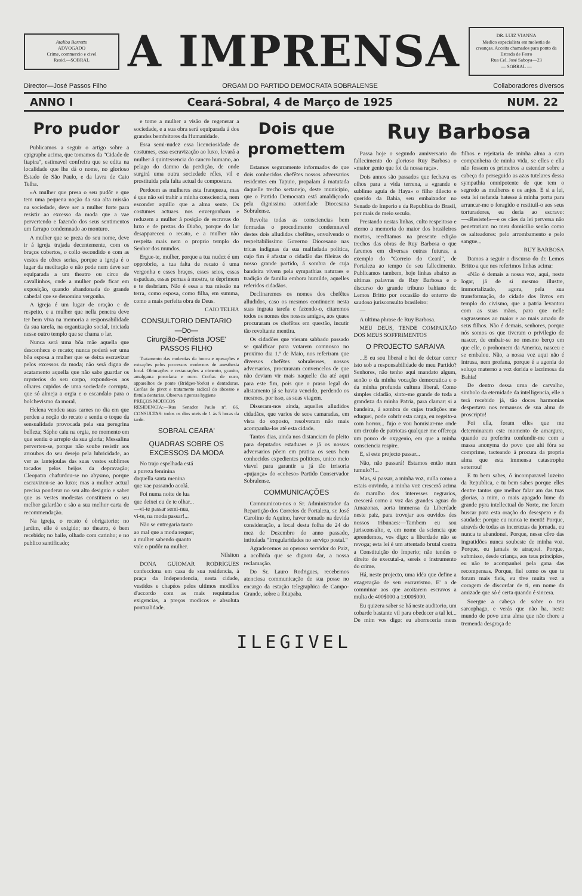Ataliba Barretto
ADVOGADO
Crime, commercio e civel
Resid.—SOBRAL
A IMPRENSA
DR. LUIZ VIANNA
Medico especialista em molestia de creanças. Acceita chamados para ponto da Estrada de Ferro
Rua Cel. José Saboya—23
— SOBRAL —
Director—José Passos Filho ORGAM DO PARTIDO DEMOCRATA SOBRALENSE Collaboradores diversos
ANNO I Ceará-Sobral, 4 de Março de 1925 NUM. 22
Pro pudor
Publicamos a seguir o artigo sobre a epigraphe acima, que tomamos da "Cidade de Itapira", estimavel confreira que se edita na localidade que lhe dá o nome, no glorioso Estado de São Paulo, e da lavra de Caio Telha.
«A mulher que presa o seu pudôr e que tem uma pequena noção da sua alta missão na sociedade, deve ser a mulher forte para resistir ao excesso da moda que a vae pervertendo e fazendo dos seus sentimentos um farrapo condemnado ao monturo.
A mulher que se preza do seu nome, deve ir á igreja trajada decentemente, com os braços cobertos, o collo escondido e com as vestes de côres serias, porque a igreja é o lugar da meditação e não pode nem deve ser equiparada a um theatro ou circo de cavallinhos, onde a mulher pode ficar em exposição, quando abandonada do grande cabedal que se denomina vergonha.
A igreja é um lugar de oração e de respeito, e a mulher que nella penetra deve ter bem viva na memoria a responsabilidade da sua tarefa, na organização social, iniciada nesse outro templo que se chama o lar.
Nunca será uma bôa mãe aquella que desconhece o recato; nunca poderá ser uma bôa esposa a mulher que se deixa escravizar pelos excessos da moda; não será digna de acatamento aquella que não sabe guardar os mysterios do seu corpo, expondo-os aos olhares cupidos de uma sociedade corrupta, que só almeja a orgia e o escandalo para o bolchevismo da moral.
Helena vendeu suas carnes no dia em que perdeu a noção do recato e sentiu o toque da sensualidade provocada pela sua peregrina belleza; Sápho caiu na orgia, no momento em que sentiu o arrepio da sua gloria; Messalina perverteu-se, porque não soube resistir aos arroubos do seu desejo pela lubricidade, ao ver as lantejoulas das suas vestes sublimes tocados pelos beijos da depravação; Cleopatra chafurdou-se no abysmo, porque escravizou-se ao luxo; mas a mulher actual precisa ponderar no seu alto designio e saber que as vestes modestas constituem o seu melhor galardão e são a sua melhor carta de recommendação.
Na igreja, o recato é obrigatorio; no jardim, elle é exigido; no theatro, é bem recebido; no baile, olhado com carinho; e no publico santificado;
e tome a mulher a visão de regenerar a sociedade, e a sua obra será equiparada á dos grandes bemfeitores da Humanidade.
Essa semi-nudez essa licenciosidade de costumes, essa escravização ao luxo, levará a mulher á quintessencia do cancro humano, ao pelago do damno da perdição, de onde surgirá uma outra sociedade réles, vil e prostituida pela falta actual de compostura.
Perdoem as mulheres esta franqueza, mas é que não sei trahir a minha consciencia, nem esconder aquillo que a alma sente. Os costumes actuaes nos envergonham e reduzem a mulher á posição de escravas do luxo e de prezas do Diabo, porque do lar desappareceu o recato, e a mulher não respeita mais nem o proprio templo do Senhor dos mundos.
Ergue-te, mulher, porque a tua nudez é um opprobrio, a tua falta de recato é uma vergonha e esses braços, esses seios, essas espaduas, essas pernas á mostra, te deprimem e te desbriam. Não é essa a tua missão na terra, como esposa, como filha, em summa, como a mais perfeita obra de Deus.
CAIO TELHA
CONSULTORIO DENTARIO
—Do—
Cirurgião-Dentista JOSE' PASSOS FILHO
Tratamento das molestias da bocca e operações e extrações pelos processos modernos de anesthesia local. Obturações e restaurações a cimento, granito, amalgama porcelana e ouro. Corôas de ouro, apparelhos de ponte (Bridges-Yorks) e dentaduras. Corôas de pivot e tratamento radical do abcesso e fistula dentarias. Observa rigorosa hygiene
PREÇOS MODICOS
RESIDENCIA:—Rua Senador Paulo nº. 66. CONSULTAS: todos os dios uteis de 1 ás 5 horas da tarde.
SOBRAL CEARA'
QUADRAS SOBRE OS EXCESSOS DA MODA
No trajo espelhada está
a pureza feminina
daquella santa menina
que vae passando acolá.
Foi numa noite de lua
que deixei eu de te olhar...
—vi-te passar semi-nua,
vi-te, na moda passar!...
Não se entregaria tanto
ao mal que a moda requer,
a mulher sabendo quanto
vale o pudôr na mulher.
Nilsiton
DONA GUIOMAR RODRIGUES confecciona em casa de sua residencia, á praça da Independencia, nesta cidade, vestidos e chapéos pelos ultimos modêlos d'accordo com as mais requintadas exigencias, a preços modicos e absoluta pontualidade.
Dois que promettem
Estamos seguramente informados de que dois conhecidos chefêtes nossos adversarios residentes em Tapuio, propalam á matutada daquelle trecho sertanejo, deste municipio, que o Partido Democrata está amaldiçoado pela dignissima autoridade Diocesana Sobralense.
Revolta todas as consciencias bem formadas o procedimento condemnavel destes dois alludidos chefêtes, envolvendo o respeitabilissimo Governo Diocesano nas tricas indignas da sua malfadada politica, cujo fim é afastar o cidadão das fileiras do nosso grande partido, á sombra de cuja bandeira vivem pela sympathias naturaes e tradição de familia embora humilde, aquelles referidos cidadãos.
Declinaremos os nomes dos chefêtes alludidos, caso os mesmos continuem nesta suas ingrata tarefa e fazendo-o, citaremos todos os nomes dos nossos amigos, aos quaes procuraram os chefêtes em questão, incutir tão revoltante mentira.
Os cidadões que vieram sabbado passado se qualificar para votarem comnosco no proximo dia 1.º de Maio, nos referiram que diversos chefêtes sobralenses, nossos adversarios, procuraram convencelos de que não deviam vir mais naquelle dia até aqui para este fim, pois que o praso legal do alistamento já se havia vencido, perdendo os mesmos, por isso, as suas viagem.
Disseram-nos ainda, aquelles alludidos cidadãos, que varios de seos camaradas, em vista do exposto, resolveram não mais acompanha-los até esta cidade.
Tantos dias, ainda nos distanciam do pleito para deputados estaduaes e já os nossos adversarios põem em pratica os seus bem conhecidos expedientes politicos, unico meio viavel para garantir a já tão irrisoria «pujança» do «coheso» Partido Conservador Sobralense.
COMMUNICAÇÕES
Communicou-nos o Sr. Administrador da Repartição dos Correios de Fortaleza, sr. José Carolino de Aquino, haver tomado na devida consideração, a local desta folha de 24 do mez de Dezembro do anno passado, intitulada "Irregularidades no serviço postal."
Agradecemos ao operoso servidor do Paiz, a acolhida que se dignou dar, a nossa reclamação.
Do Sr. Lauro Rodrigues, recebemos atenciosa communicação de sua posse no encargo da estação telegraphica de Campo-Grande, sobre a Ibiapaba.
Ruy Barbosa
Passa hoje o segundo anniversario do fallecimento do glorioso Ruy Barbosa o «maior genio que foi da nossa raça».
Dois annos são passados que fechava os olhos para a vida terrena, a «grande e sublime aguia de Haya» o filho dilecto e querido da Bahia, seu embaixador no Senado do Imperio e da Republica do Brasil, por mais de meio seculo.
Prestando nestas linhas, culto respeitoso e eterno a memoria do maior dos brasileiros mortos, reeditamos na presente edição trechos das obras de Ruy Barbosa o que faremos em diversas outras futuras, a exemplo do "Correio do Ceará", de Fortaleza ao tempo do seu fallecimento. Publicamos tambem, hoje linhas abaixo as ultimas palavras de Ruy Barbosa e o discurso do grande tribuno bahiano dr. Lemos Britto por occasião do enterro do saudoso jurisconsulto brasileiro:
—
A ultima phrase de Ruy Barbosa.
MEU DEUS, TENDE COMPAIXÃO DOS MEUS SOFFRIMENTOS
O PROJECTO SARAIVA
...E eu sou liberal e hei de deixar correr isto sob a responsabilidade de meu Partido? Senhores, não tenho aqui mandato algum, senão o da minha vocação democratica e o da minha profunda cultura liberal. Como simples cidadão, sinto-me grande de toda a grandeza da minha Patria, para clamar: si a bandeira, á sombra de cujas tradições me eduquei, pode cobrir esta carga, eu regeito-a com horror... fujo e vou homisiar-me onde um circulo de patriotas qualquer me offereça um pouco de oxygenio, em que a minha consciencia respire.
E, si este projecto passar...
Não, não passará! Estamos então num tumulo?!...
Mas, si passar, a minha voz, nulla como a estais ouvindo, a minha voz crescerá acima do marulho dos interesses negrarios, crescerá como a voz das grandes aguas do Amazonas, aorta immensa da Liberdade neste paiz, para trovejar aos ouvidos dos nossos tribunaes:—Tambem eu sou jurisconsulto, e, em nome da sciencia que aprendemos, vos digo: a liberdade não se revoga; esta lei é um attentado brutal contra a Constituição do Imperio; não tendes o direito de executal-a, sereis o instrumento do crime.
Há, neste projecto, uma idéa que define a exageração de seu escravismo. E' a de comminar aos que acoitarem escravos a multa de 400$000 a 1:000$000.
Eu quizera saber se há neste auditorio, um cobarde bastante vil para obedecer a tal lei... De mim vos digo: eu aborreceria meus filhos e rejeitaria de minha alma a cara companheira de minha vida, se elles e ella não fossem os primeiros a estender sobre a cabeça do perseguido as azas tutelares dessa sympathia omnipotente de que tem o segredo as mulheres e os anjos. E si a lei, esta lei nefanda batesse á minha porta para arrancar-me o foragido e restituil-o aos seus torturadores, eu deria ao escravo:—«Resiste!»—e os cães da lei perversa não penetrariam no meu domicilio senão como os salteadores: pelo arrombamento e pelo sangue...
RUY BARBOSA
Damos a seguir o discurso do dr. Lemos Britto a que nos referimos linhas acima:
«Não é demais a nossa voz, aqui, neste logar, já de si mesmo illustre, immortalizado, agora, pela sua transformação, de cidade dos livros em templo do civismo, que a patria levantou com as suas mãos, para que nelle sagrassemos ao maior e ao mais amado de seus filhos. Não é demais, senhores, porque nós somos os que tiveram o privilegio de nascer, de embair-se no mesmo berço em que elle, o prohomem da America, nasceu e se embalou. Não, a nossa voz aqui não é intrusa, nem profana, porque é a agonia do soluço materno a voz dorida e lacrimosa da Bahia!
De dentro dessa urna de carvalho, simbolo da eternidade da intelligencia, elle a terá recebido já, tão doces harmonias despertava nos remansos de sua alma de proscripto!
Foi ella, foram elles que me determinaram este momento de amargura, quando eu preferira confundir-me com a massa anonyma do povo que ahi fóra se comprime, tacteando á procura da propria alma que esta immensa catastrophe soterrou!
E tu bem sabes, ó incomparavel luzeiro da Republica, e tu bem sabes porque elles dentre tantos que melhor falar am das tuas glorias, a mim, o mais apagado lume da grande pyra intellectual do Norte, me foram buscar para esta oração do desespero e da saudade: porque eu nunca te menti! Porque, através de todas as incertezas da jornada, eu nunca te abandonei. Porque, nesse côro das ingratidões nunca soubeste de minha voz. Porque, eu jamais te atraçoei. Porque, submisso, desde criança, aos teus principios, eu não te acompanhei pela gana das recompensas. Porque, fiel como os que te foram mais fieis, eu tive muita vez a coragem de discordar de ti, em nome da amizade que só é certa quando é sincera.
Soergue a cabeça de sobre o teu sarcophago, e verás que não ha, neste mundo de povo uma alma que não chore a tremenda desgraça de
ILEGIVEL